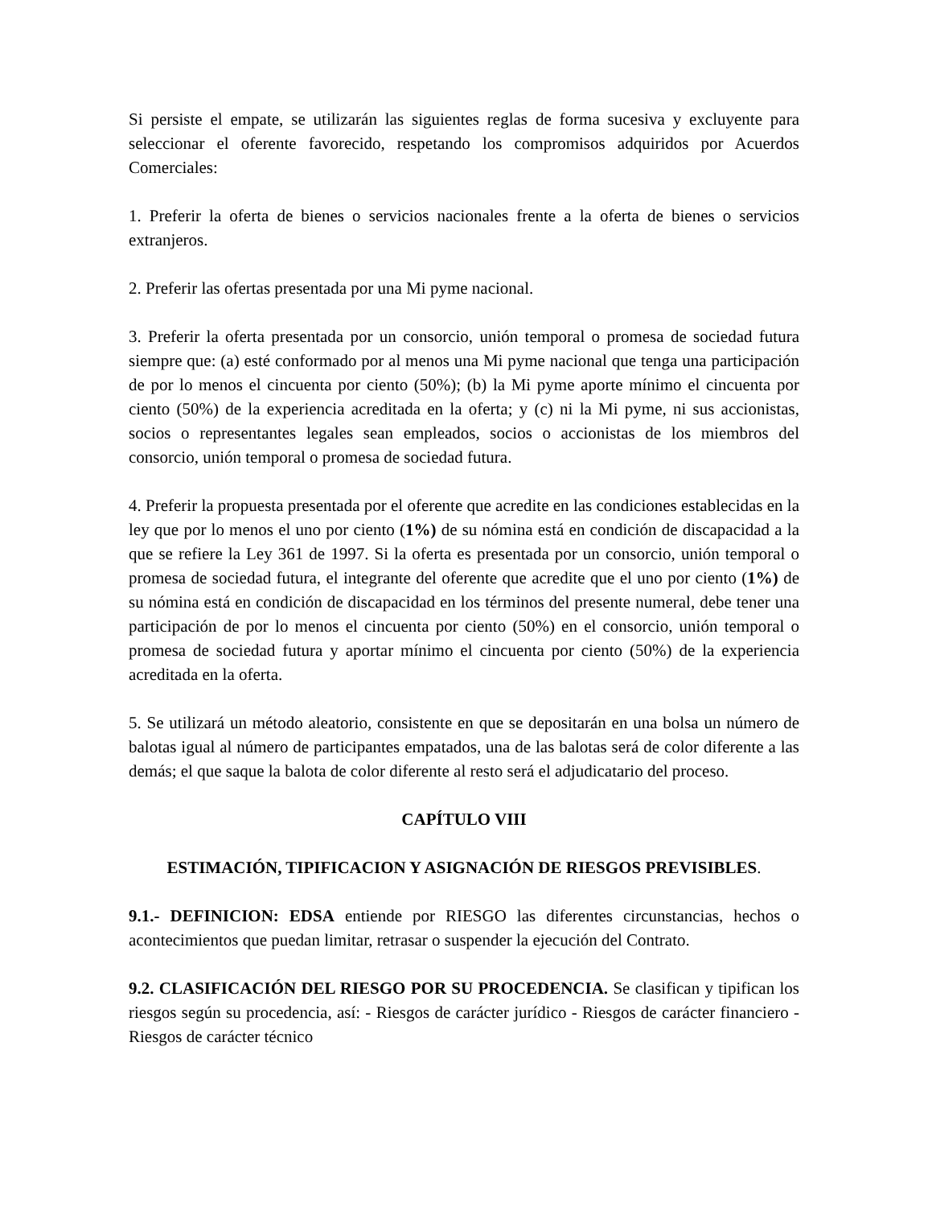Si persiste el empate, se utilizarán las siguientes reglas de forma sucesiva y excluyente para seleccionar el oferente favorecido, respetando los compromisos adquiridos por Acuerdos Comerciales:
1. Preferir la oferta de bienes o servicios nacionales frente a la oferta de bienes o servicios extranjeros.
2. Preferir las ofertas presentada por una Mi pyme nacional.
3. Preferir la oferta presentada por un consorcio, unión temporal o promesa de sociedad futura siempre que: (a) esté conformado por al menos una Mi pyme nacional que tenga una participación de por lo menos el cincuenta por ciento (50%); (b) la Mi pyme aporte mínimo el cincuenta por ciento (50%) de la experiencia acreditada en la oferta; y (c) ni la Mi pyme, ni sus accionistas, socios o representantes legales sean empleados, socios o accionistas de los miembros del consorcio, unión temporal o promesa de sociedad futura.
4. Preferir la propuesta presentada por el oferente que acredite en las condiciones establecidas en la ley que por lo menos el uno por ciento (1%) de su nómina está en condición de discapacidad a la que se refiere la Ley 361 de 1997. Si la oferta es presentada por un consorcio, unión temporal o promesa de sociedad futura, el integrante del oferente que acredite que el uno por ciento (1%) de su nómina está en condición de discapacidad en los términos del presente numeral, debe tener una participación de por lo menos el cincuenta por ciento (50%) en el consorcio, unión temporal o promesa de sociedad futura y aportar mínimo el cincuenta por ciento (50%) de la experiencia acreditada en la oferta.
5. Se utilizará un método aleatorio, consistente en que se depositarán en una bolsa un número de balotas igual al número de participantes empatados, una de las balotas será de color diferente a las demás; el que saque la balota de color diferente al resto será el adjudicatario del proceso.
CAPÍTULO VIII
ESTIMACIÓN, TIPIFICACION Y ASIGNACIÓN DE RIESGOS PREVISIBLES.
9.1.- DEFINICION: EDSA entiende por RIESGO las diferentes circunstancias, hechos o acontecimientos que puedan limitar, retrasar o suspender la ejecución del Contrato.
9.2. CLASIFICACIÓN DEL RIESGO POR SU PROCEDENCIA. Se clasifican y tipifican los riesgos según su procedencia, así: - Riesgos de carácter jurídico - Riesgos de carácter financiero - Riesgos de carácter técnico